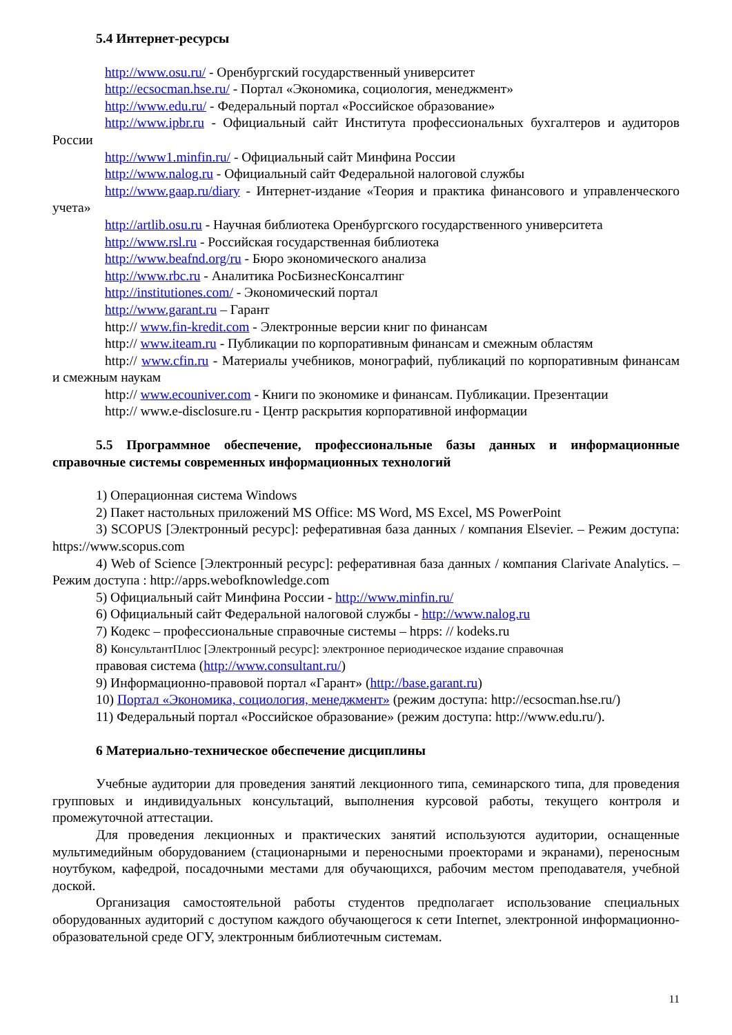5.4 Интернет-ресурсы
http://www.osu.ru/ - Оренбургский государственный университет
http://ecsocman.hse.ru/ - Портал «Экономика, социология, менеджмент»
http://www.edu.ru/ - Федеральный портал «Российское образование»
http://www.ipbr.ru - Официальный сайт Института профессиональных бухгалтеров и аудиторов России
http://www1.minfin.ru/ - Официальный сайт Минфина России
http://www.nalog.ru - Официальный сайт Федеральной налоговой службы
http://www.gaap.ru/diary - Интернет-издание «Теория и практика финансового и управленческого учета»
http://artlib.osu.ru - Научная библиотека Оренбургского государственного университета
http://www.rsl.ru - Российская государственная библиотека
http://www.beafnd.org/ru - Бюро экономического анализа
http://www.rbc.ru - Аналитика РосБизнесКонсалтинг
http://institutiones.com/ - Экономический портал
http://www.garant.ru – Гарант
http:// www.fin-kredit.com - Электронные версии книг по финансам
http:// www.iteam.ru - Публикации по корпоративным финансам и смежным областям
http:// www.cfin.ru - Материалы учебников, монографий, публикаций по корпоративным финансам и смежным наукам
http:// www.ecouniver.com - Книги по экономике и финансам. Публикации. Презентации
http:// www.e-disclosure.ru - Центр раскрытия корпоративной информации
5.5 Программное обеспечение, профессиональные базы данных и информационные справочные системы современных информационных технологий
1) Операционная система Windows
2) Пакет настольных приложений MS Office: MS Word, MS Excel, MS PowerPoint
3) SCOPUS [Электронный ресурс]: реферативная база данных / компания Elsevier. – Режим доступа: https://www.scopus.com
4) Web of Science [Электронный ресурс]: реферативная база данных / компания Clarivate Analytics. – Режим доступа : http://apps.webofknowledge.com
5) Официальный сайт Минфина России - http://www.minfin.ru/
6) Официальный сайт Федеральной налоговой службы - http://www.nalog.ru
7) Кодекс – профессиональные справочные системы – htpps: // kodeks.ru
8) КонсультантПлюс [Электронный ресурс]: электронное периодическое издание справочная
правовая система (http://www.consultant.ru/)
9) Информационно-правовой портал «Гарант» (http://base.garant.ru)
10) Портал «Экономика, социология, менеджмент» (режим доступа: http://ecsocman.hse.ru/)
11) Федеральный портал «Российское образование» (режим доступа: http://www.edu.ru/).
6 Материально-техническое обеспечение дисциплины
Учебные аудитории для проведения занятий лекционного типа, семинарского типа, для проведения групповых и индивидуальных консультаций, выполнения курсовой работы, текущего контроля и промежуточной аттестации.
Для проведения лекционных и практических занятий используются аудитории, оснащенные мультимедийным оборудованием (стационарными и переносными проекторами и экранами), переносным ноутбуком, кафедрой, посадочными местами для обучающихся, рабочим местом преподавателя, учебной доской.
Организация самостоятельной работы студентов предполагает использование специальных оборудованных аудиторий с доступом каждого обучающегося к сети Internet, электронной информационно-образовательной среде ОГУ, электронным библиотечным системам.
11